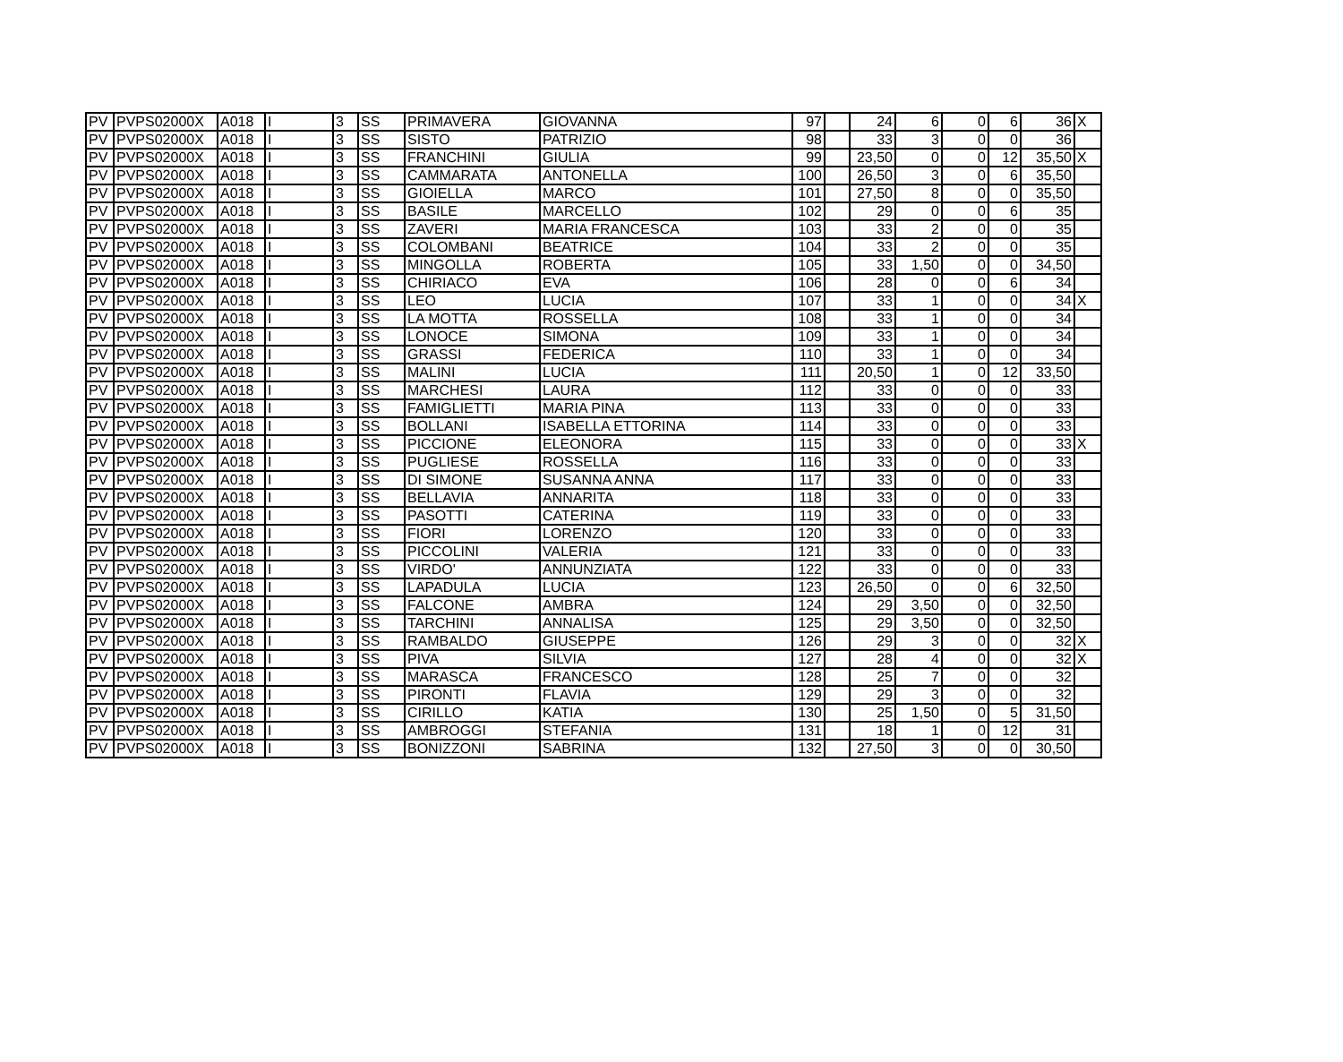| PV | PVPS02000X | A018 | I | 3 | SS | PRIMAVERA | GIOVANNA | 97 | | 24 | 6 | 0 | 6 | 36 | X |
| PV | PVPS02000X | A018 | I | 3 | SS | SISTO | PATRIZIO | 98 | | 33 | 3 | 0 | 0 | 36 | |
| PV | PVPS02000X | A018 | I | 3 | SS | FRANCHINI | GIULIA | 99 | | 23,50 | 0 | 0 | 12 | 35,50 | X |
| PV | PVPS02000X | A018 | I | 3 | SS | CAMMARATA | ANTONELLA | 100 | | 26,50 | 3 | 0 | 6 | 35,50 | |
| PV | PVPS02000X | A018 | I | 3 | SS | GIOIELLA | MARCO | 101 | | 27,50 | 8 | 0 | 0 | 35,50 | |
| PV | PVPS02000X | A018 | I | 3 | SS | BASILE | MARCELLO | 102 | | 29 | 0 | 0 | 6 | 35 | |
| PV | PVPS02000X | A018 | I | 3 | SS | ZAVERI | MARIA FRANCESCA | 103 | | 33 | 2 | 0 | 0 | 35 | |
| PV | PVPS02000X | A018 | I | 3 | SS | COLOMBANI | BEATRICE | 104 | | 33 | 2 | 0 | 0 | 35 | |
| PV | PVPS02000X | A018 | I | 3 | SS | MINGOLLA | ROBERTA | 105 | | 33 | 1,50 | 0 | 0 | 34,50 | |
| PV | PVPS02000X | A018 | I | 3 | SS | CHIRIACO | EVA | 106 | | 28 | 0 | 0 | 6 | 34 | |
| PV | PVPS02000X | A018 | I | 3 | SS | LEO | LUCIA | 107 | | 33 | 1 | 0 | 0 | 34 | X |
| PV | PVPS02000X | A018 | I | 3 | SS | LA MOTTA | ROSSELLA | 108 | | 33 | 1 | 0 | 0 | 34 | |
| PV | PVPS02000X | A018 | I | 3 | SS | LONOCE | SIMONA | 109 | | 33 | 1 | 0 | 0 | 34 | |
| PV | PVPS02000X | A018 | I | 3 | SS | GRASSI | FEDERICA | 110 | | 33 | 1 | 0 | 0 | 34 | |
| PV | PVPS02000X | A018 | I | 3 | SS | MALINI | LUCIA | 111 | | 20,50 | 1 | 0 | 12 | 33,50 | |
| PV | PVPS02000X | A018 | I | 3 | SS | MARCHESI | LAURA | 112 | | 33 | 0 | 0 | 0 | 33 | |
| PV | PVPS02000X | A018 | I | 3 | SS | FAMIGLIETTI | MARIA PINA | 113 | | 33 | 0 | 0 | 0 | 33 | |
| PV | PVPS02000X | A018 | I | 3 | SS | BOLLANI | ISABELLA ETTORINA | 114 | | 33 | 0 | 0 | 0 | 33 | |
| PV | PVPS02000X | A018 | I | 3 | SS | PICCIONE | ELEONORA | 115 | | 33 | 0 | 0 | 0 | 33 | X |
| PV | PVPS02000X | A018 | I | 3 | SS | PUGLIESE | ROSSELLA | 116 | | 33 | 0 | 0 | 0 | 33 | |
| PV | PVPS02000X | A018 | I | 3 | SS | DI SIMONE | SUSANNA ANNA | 117 | | 33 | 0 | 0 | 0 | 33 | |
| PV | PVPS02000X | A018 | I | 3 | SS | BELLAVIA | ANNARITA | 118 | | 33 | 0 | 0 | 0 | 33 | |
| PV | PVPS02000X | A018 | I | 3 | SS | PASOTTI | CATERINA | 119 | | 33 | 0 | 0 | 0 | 33 | |
| PV | PVPS02000X | A018 | I | 3 | SS | FIORI | LORENZO | 120 | | 33 | 0 | 0 | 0 | 33 | |
| PV | PVPS02000X | A018 | I | 3 | SS | PICCOLINI | VALERIA | 121 | | 33 | 0 | 0 | 0 | 33 | |
| PV | PVPS02000X | A018 | I | 3 | SS | VIRDO' | ANNUNZIATA | 122 | | 33 | 0 | 0 | 0 | 33 | |
| PV | PVPS02000X | A018 | I | 3 | SS | LAPADULA | LUCIA | 123 | | 26,50 | 0 | 0 | 6 | 32,50 | |
| PV | PVPS02000X | A018 | I | 3 | SS | FALCONE | AMBRA | 124 | | 29 | 3,50 | 0 | 0 | 32,50 | |
| PV | PVPS02000X | A018 | I | 3 | SS | TARCHINI | ANNALISA | 125 | | 29 | 3,50 | 0 | 0 | 32,50 | |
| PV | PVPS02000X | A018 | I | 3 | SS | RAMBALDO | GIUSEPPE | 126 | | 29 | 3 | 0 | 0 | 32 | X |
| PV | PVPS02000X | A018 | I | 3 | SS | PIVA | SILVIA | 127 | | 28 | 4 | 0 | 0 | 32 | X |
| PV | PVPS02000X | A018 | I | 3 | SS | MARASCA | FRANCESCO | 128 | | 25 | 7 | 0 | 0 | 32 | |
| PV | PVPS02000X | A018 | I | 3 | SS | PIRONTI | FLAVIA | 129 | | 29 | 3 | 0 | 0 | 32 | |
| PV | PVPS02000X | A018 | I | 3 | SS | CIRILLO | KATIA | 130 | | 25 | 1,50 | 0 | 5 | 31,50 | |
| PV | PVPS02000X | A018 | I | 3 | SS | AMBROGGI | STEFANIA | 131 | | 18 | 1 | 0 | 12 | 31 | |
| PV | PVPS02000X | A018 | I | 3 | SS | BONIZZONI | SABRINA | 132 | | 27,50 | 3 | 0 | 0 | 30,50 | |